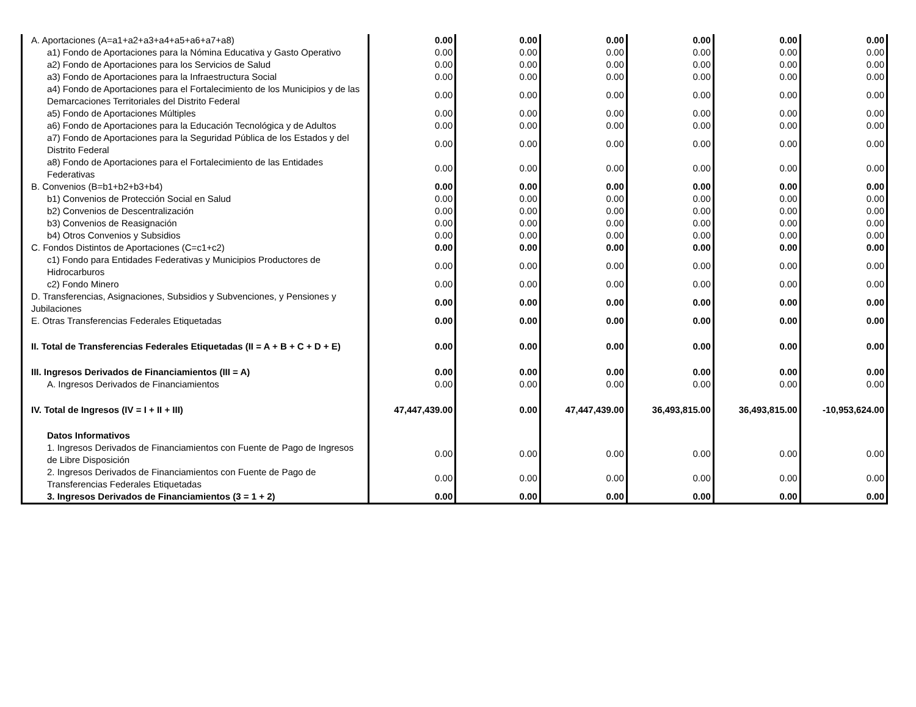| A. Aportaciones (A=a1+a2+a3+a4+a5+a6+a7+a8) | 0.00 | 0.00 | 0.00 | 0.00 | 0.00 | 0.00 |
| a1) Fondo de Aportaciones para la Nómina Educativa y Gasto Operativo | 0.00 | 0.00 | 0.00 | 0.00 | 0.00 | 0.00 |
| a2) Fondo de Aportaciones para los Servicios de Salud | 0.00 | 0.00 | 0.00 | 0.00 | 0.00 | 0.00 |
| a3) Fondo de Aportaciones para la Infraestructura Social | 0.00 | 0.00 | 0.00 | 0.00 | 0.00 | 0.00 |
| a4) Fondo de Aportaciones para el Fortalecimiento de los Municipios y de las Demarcaciones Territoriales del Distrito Federal | 0.00 | 0.00 | 0.00 | 0.00 | 0.00 | 0.00 |
| a5) Fondo de Aportaciones Múltiples | 0.00 | 0.00 | 0.00 | 0.00 | 0.00 | 0.00 |
| a6) Fondo de Aportaciones para la Educación Tecnológica y de Adultos | 0.00 | 0.00 | 0.00 | 0.00 | 0.00 | 0.00 |
| a7) Fondo de Aportaciones para la Seguridad Pública de los Estados y del Distrito Federal | 0.00 | 0.00 | 0.00 | 0.00 | 0.00 | 0.00 |
| a8) Fondo de Aportaciones para el Fortalecimiento de las Entidades Federativas | 0.00 | 0.00 | 0.00 | 0.00 | 0.00 | 0.00 |
| B. Convenios (B=b1+b2+b3+b4) | 0.00 | 0.00 | 0.00 | 0.00 | 0.00 | 0.00 |
| b1) Convenios de Protección Social en Salud | 0.00 | 0.00 | 0.00 | 0.00 | 0.00 | 0.00 |
| b2) Convenios de Descentralización | 0.00 | 0.00 | 0.00 | 0.00 | 0.00 | 0.00 |
| b3) Convenios de Reasignación | 0.00 | 0.00 | 0.00 | 0.00 | 0.00 | 0.00 |
| b4) Otros Convenios y Subsidios | 0.00 | 0.00 | 0.00 | 0.00 | 0.00 | 0.00 |
| C. Fondos Distintos de Aportaciones (C=c1+c2) | 0.00 | 0.00 | 0.00 | 0.00 | 0.00 | 0.00 |
| c1) Fondo para Entidades Federativas y Municipios Productores de Hidrocarburos | 0.00 | 0.00 | 0.00 | 0.00 | 0.00 | 0.00 |
| c2) Fondo Minero | 0.00 | 0.00 | 0.00 | 0.00 | 0.00 | 0.00 |
| D. Transferencias, Asignaciones, Subsidios y Subvenciones, y Pensiones y Jubilaciones | 0.00 | 0.00 | 0.00 | 0.00 | 0.00 | 0.00 |
| E. Otras Transferencias Federales Etiquetadas | 0.00 | 0.00 | 0.00 | 0.00 | 0.00 | 0.00 |
| II. Total de Transferencias Federales Etiquetadas (II = A + B + C + D + E) | 0.00 | 0.00 | 0.00 | 0.00 | 0.00 | 0.00 |
| III. Ingresos Derivados de Financiamientos (III = A) | 0.00 | 0.00 | 0.00 | 0.00 | 0.00 | 0.00 |
| A. Ingresos Derivados de Financiamientos | 0.00 | 0.00 | 0.00 | 0.00 | 0.00 | 0.00 |
| IV. Total de Ingresos (IV = I + II + III) | 47,447,439.00 | 0.00 | 47,447,439.00 | 36,493,815.00 | 36,493,815.00 | -10,953,624.00 |
| Datos Informativos | | | | | | |
| 1. Ingresos Derivados de Financiamientos con Fuente de Pago de Ingresos de Libre Disposición | 0.00 | 0.00 | 0.00 | 0.00 | 0.00 | 0.00 |
| 2. Ingresos Derivados de Financiamientos con Fuente de Pago de Transferencias Federales Etiquetadas | 0.00 | 0.00 | 0.00 | 0.00 | 0.00 | 0.00 |
| 3. Ingresos Derivados de Financiamientos (3 = 1 + 2) | 0.00 | 0.00 | 0.00 | 0.00 | 0.00 | 0.00 |